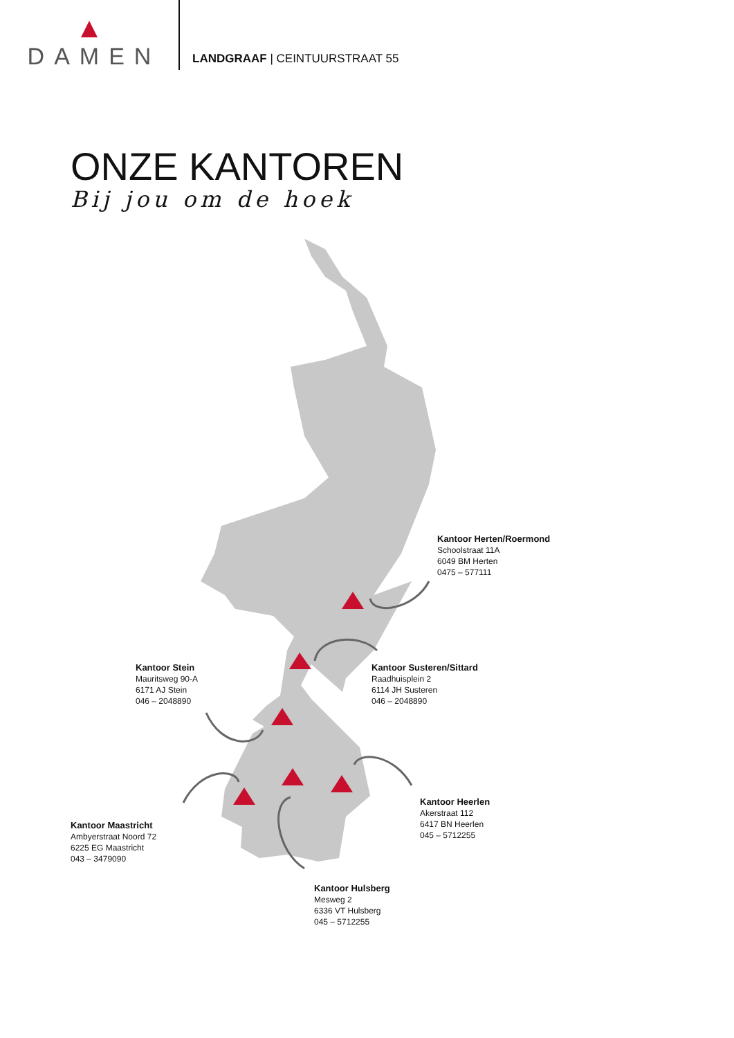DAMEN
LANDGRAAF | CEINTUURSTRAAT 55
ONZE KANTOREN
Bij jou om de hoek
Kantoor Herten/Roermond
Schoolstraat 11A
6049 BM Herten
0475 – 577111
Kantoor Stein
Mauritsweg 90-A
6171 AJ Stein
046 – 2048890
Kantoor Susteren/Sittard
Raadhuisplein 2
6114 JH Susteren
046 – 2048890
Kantoor Heerlen
Akerstraat 112
6417 BN Heerlen
045 – 5712255
Kantoor Maastricht
Ambyerstraat Noord 72
6225 EG Maastricht
043 – 3479090
Kantoor Hulsberg
Mesweg 2
6336 VT Hulsberg
045 – 5712255